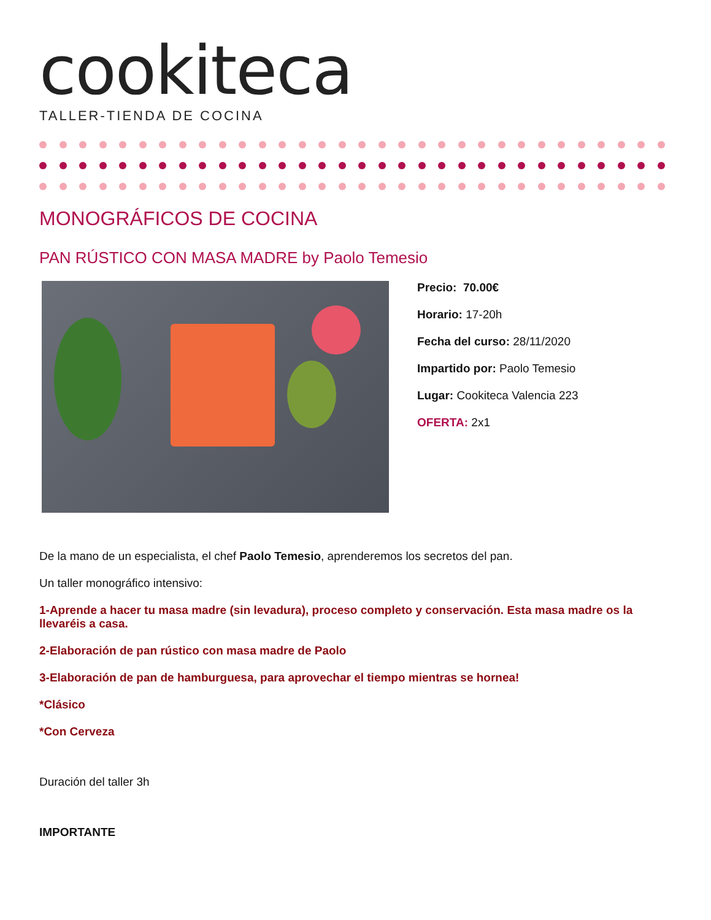cookiteca
TALLER-TIENDA DE COCINA
MONOGRÁFICOS DE COCINA
PAN RÚSTICO CON MASA MADRE by Paolo Temesio
Precio: 70.00€
Horario: 17-20h
Fecha del curso: 28/11/2020
Impartido por: Paolo Temesio
Lugar: Cookiteca Valencia 223
OFERTA: 2x1
De la mano de un especialista, el chef Paolo Temesio, aprenderemos los secretos del pan.
Un taller monográfico intensivo:
1-Aprende a hacer tu masa madre (sin levadura), proceso completo y conservación. Esta masa madre os la llevaréis a casa.
2-Elaboración de pan rústico con masa madre de Paolo
3-Elaboración de pan de hamburguesa, para aprovechar el tiempo mientras se hornea!
*Clásico
*Con Cerveza
Duración del taller 3h
IMPORTANTE